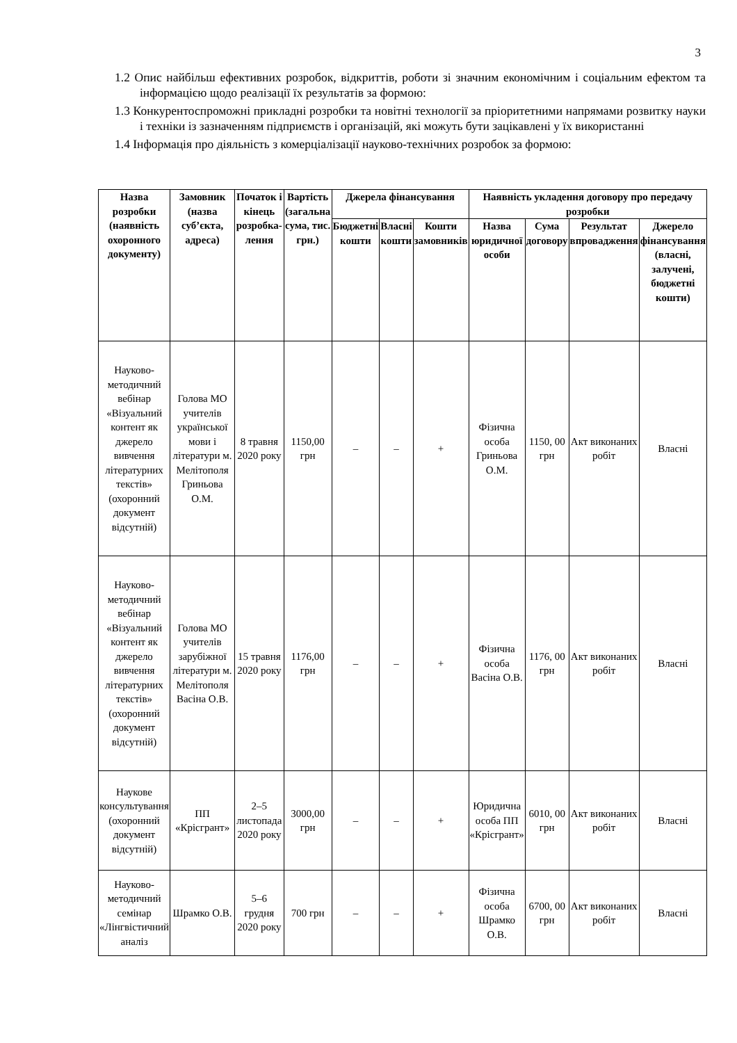3
1.2 Опис найбільш ефективних розробок, відкриттів, роботи зі значним економічним і соціальним ефектом та інформацією щодо реалізації їх результатів за формою:
1.3 Конкурентоспроможні прикладні розробки та новітні технології за пріоритетними напрямами розвитку науки і техніки із зазначенням підприємств і організацій, які можуть бути зацікавлені у їх використанні
1.4 Інформація про діяльність з комерціалізації науково-технічних розробок за формою:
| Назва розробки (наявність охоронного документу) | Замовник (назва суб’єкта, адреса) | Початок і кінець розробка-лення | Вартість (загальна сума, тис. грн.) | Джерела фінансування | | | Наявність укладення договору про передачу розробки | | | |
| --- | --- | --- | --- | --- | --- | --- | --- | --- | --- | --- |
| | | | | Бюджетні кошти | Власні кошти | Кошти замовників | Назва юридичної особи | Сума договору | Результат впровадження | Джерело фінансування (власні, залучені, бюджетні кошти) |
| Науково-методичний вебінар «Візуальний контент як джерело вивчення літературних текстів» (охоронний документ відсутній) | Голова МО учителів української мови і літератури м. Мелітополя Гриньова О.М. | 8 травня 2020 року | 1150,00 грн | – | – | + | Фізична особа Гриньова О.М. | 1150, 00 грн | Акт виконаних робіт | Власні |
| Науково-методичний вебінар «Візуальний контент як джерело вивчення літературних текстів» (охоронний документ відсутній) | Голова МО учителів зарубіжної літератури м. Мелітополя Васіна О.В. | 15 травня 2020 року | 1176,00 грн | – | – | + | Фізична особа Васіна О.В. | 1176, 00 грн | Акт виконаних робіт | Власні |
| Наукове консультування (охоронний документ відсутній) | ПП «Крісгрант» | 2–5 листопада 2020 року | 3000,00 грн | – | – | + | Юридична особа ПП «Крісгрант» | 6010, 00 грн | Акт виконаних робіт | Власні |
| Науково-методичний семінар «Лінгвістичний аналіз | Шрамко О.В. | 5–6 грудня 2020 року | 700 грн | – | – | + | Фізична особа Шрамко О.В. | 6700, 00 грн | Акт виконаних робіт | Власні |